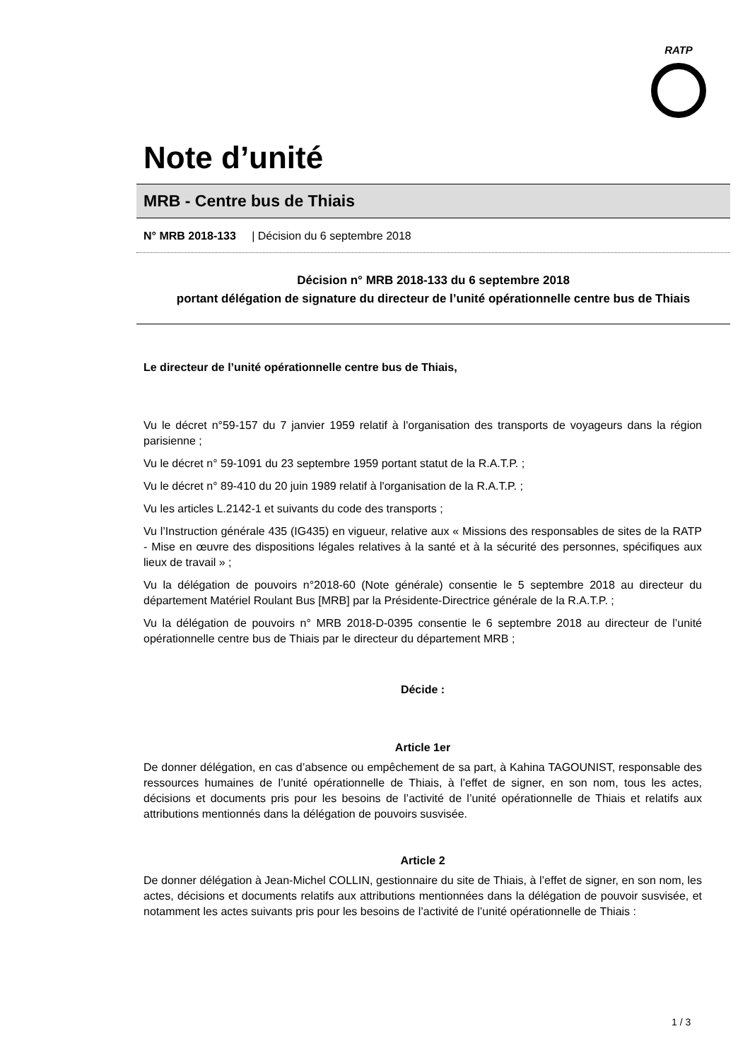RATP
Note d’unité
MRB - Centre bus de Thiais
N° MRB 2018-133 | Décision du 6 septembre 2018
Décision n° MRB 2018-133 du 6 septembre 2018
portant délégation de signature du directeur de l’unité opérationnelle centre bus de Thiais
Le directeur de l’unité opérationnelle centre bus de Thiais,
Vu le décret n°59-157 du 7 janvier 1959 relatif à l'organisation des transports de voyageurs dans la région parisienne ;
Vu le décret n° 59-1091 du 23 septembre 1959 portant statut de la R.A.T.P. ;
Vu le décret n° 89-410 du 20 juin 1989 relatif à l'organisation de la R.A.T.P. ;
Vu les articles L.2142-1 et suivants du code des transports ;
Vu l’Instruction générale 435 (IG435) en vigueur, relative aux « Missions des responsables de sites de la RATP - Mise en œuvre des dispositions légales relatives à la santé et à la sécurité des personnes, spécifiques aux lieux de travail » ;
Vu la délégation de pouvoirs n°2018-60 (Note générale) consentie le 5 septembre 2018 au directeur du département Matériel Roulant Bus [MRB] par la Présidente-Directrice générale de la R.A.T.P. ;
Vu la délégation de pouvoirs n° MRB 2018-D-0395 consentie le 6 septembre 2018 au directeur de l’unité opérationnelle centre bus de Thiais par le directeur du département MRB ;
Décide :
Article 1er
De donner délégation, en cas d’absence ou empêchement de sa part, à Kahina TAGOUNIST, responsable des ressources humaines de l’unité opérationnelle de Thiais, à l’effet de signer, en son nom, tous les actes, décisions et documents pris pour les besoins de l’activité de l’unité opérationnelle de Thiais et relatifs aux attributions mentionnés dans la délégation de pouvoirs susvisée.
Article 2
De donner délégation à Jean-Michel COLLIN, gestionnaire du site de Thiais, à l’effet de signer, en son nom, les actes, décisions et documents relatifs aux attributions mentionnées dans la délégation de pouvoir susvisée, et notamment les actes suivants pris pour les besoins de l’activité de l’unité opérationnelle de Thiais :
1 / 3